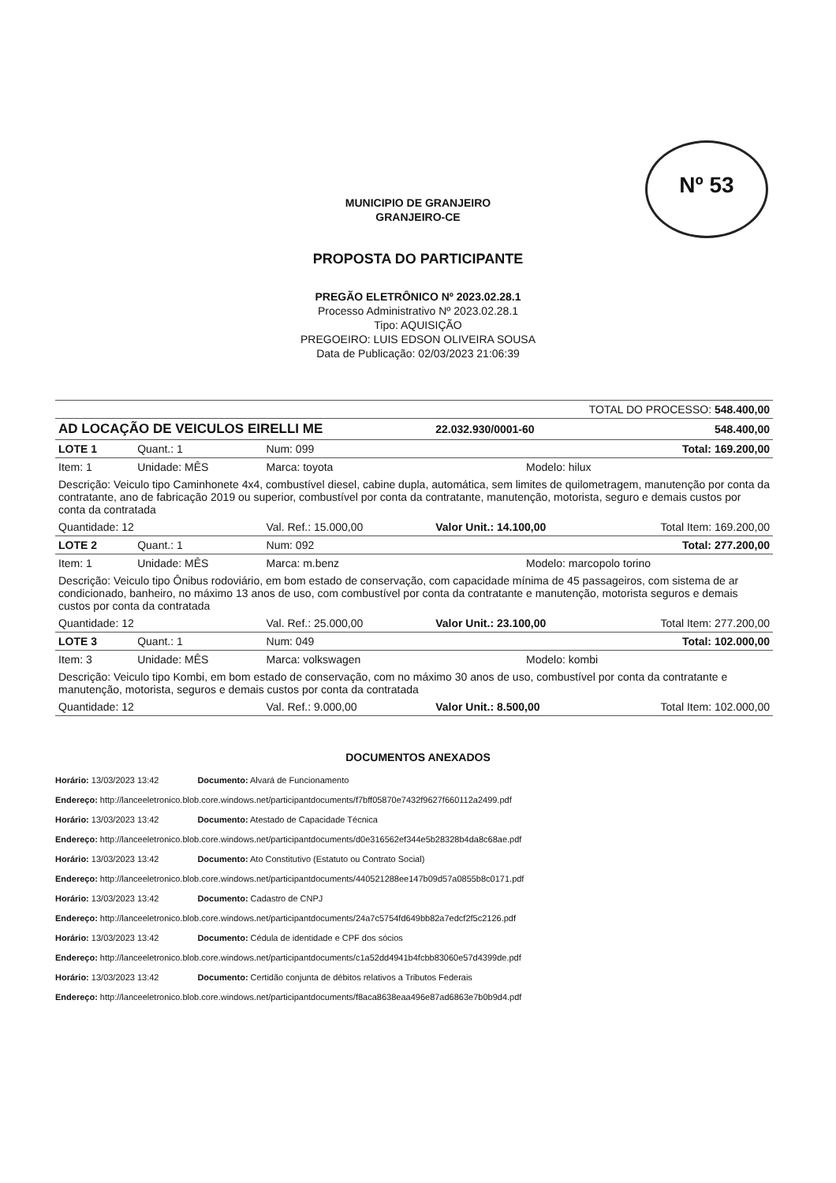Nº 53
MUNICIPIO DE GRANJEIRO
GRANJEIRO-CE
PROPOSTA DO PARTICIPANTE
PREGÃO ELETRÔNICO Nº 2023.02.28.1
Processo Administrativo Nº 2023.02.28.1
Tipo: AQUISIÇÃO
PREGOEIRO: LUIS EDSON OLIVEIRA SOUSA
Data de Publicação: 02/03/2023 21:06:39
| TOTAL DO PROCESSO: 548.400,00 | | | | | |
| AD LOCAÇÃO DE VEICULOS EIRELLI ME | | | 22.032.930/0001-60 | | 548.400,00 |
| LOTE 1 | Quant.: 1 | Num: 099 | | Total: 169.200,00 | |
| Item: 1 | Unidade: MÊS | Marca: toyota | | Modelo: hilux | |
| Descrição: Veiculo tipo Caminhonete 4x4, combustível diesel, cabine dupla, automática, sem limites de quilometragem, manutenção por conta da contratante, ano de fabricação 2019 ou superior, combustível por conta da contratante, manutenção, motorista, seguro e demais custos por conta da contratada | | | | | |
| Quantidade: 12 | | Val. Ref.: 15.000,00 | Valor Unit.: 14.100,00 | | Total Item: 169.200,00 |
| LOTE 2 | Quant.: 1 | Num: 092 | | Total: 277.200,00 | |
| Item: 1 | Unidade: MÊS | Marca: m.benz | | Modelo: marcopolo torino | |
| Descrição: Veiculo tipo Ônibus rodoviário, em bom estado de conservação, com capacidade mínima de 45 passageiros, com sistema de ar condicionado, banheiro, no máximo 13 anos de uso, com combustível por conta da contratante e manutenção, motorista seguros e demais custos por conta da contratada | | | | | |
| Quantidade: 12 | | Val. Ref.: 25.000,00 | Valor Unit.: 23.100,00 | | Total Item: 277.200,00 |
| LOTE 3 | Quant.: 1 | Num: 049 | | Total: 102.000,00 | |
| Item: 3 | Unidade: MÊS | Marca: volkswagen | | Modelo: kombi | |
| Descrição: Veiculo tipo Kombi, em bom estado de conservação, com no máximo 30 anos de uso, combustível por conta da contratante e manutenção, motorista, seguros e demais custos por conta da contratada | | | | | |
| Quantidade: 12 | | Val. Ref.: 9.000,00 | Valor Unit.: 8.500,00 | | Total Item: 102.000,00 |
DOCUMENTOS ANEXADOS
Horário: 13/03/2023 13:42 Documento: Alvará de Funcionamento
Endereço: http://lanceeletronico.blob.core.windows.net/participantdocuments/f7bff05870e7432f9627f660112a2499.pdf
Horário: 13/03/2023 13:42 Documento: Atestado de Capacidade Técnica
Endereço: http://lanceeletronico.blob.core.windows.net/participantdocuments/d0e316562ef344e5b28328b4da8c68ae.pdf
Horário: 13/03/2023 13:42 Documento: Ato Constitutivo (Estatuto ou Contrato Social)
Endereço: http://lanceeletronico.blob.core.windows.net/participantdocuments/440521288ee147b09d57a0855b8c0171.pdf
Horário: 13/03/2023 13:42 Documento: Cadastro de CNPJ
Endereço: http://lanceeletronico.blob.core.windows.net/participantdocuments/24a7c5754fd649bb82a7edcf2f5c2126.pdf
Horário: 13/03/2023 13:42 Documento: Cédula de identidade e CPF dos sócios
Endereço: http://lanceeletronico.blob.core.windows.net/participantdocuments/c1a52dd4941b4fcbb83060e57d4399de.pdf
Horário: 13/03/2023 13:42 Documento: Certidão conjunta de débitos relativos a Tributos Federais
Endereço: http://lanceeletronico.blob.core.windows.net/participantdocuments/f8aca8638eaa496e87ad6863e7b0b9d4.pdf